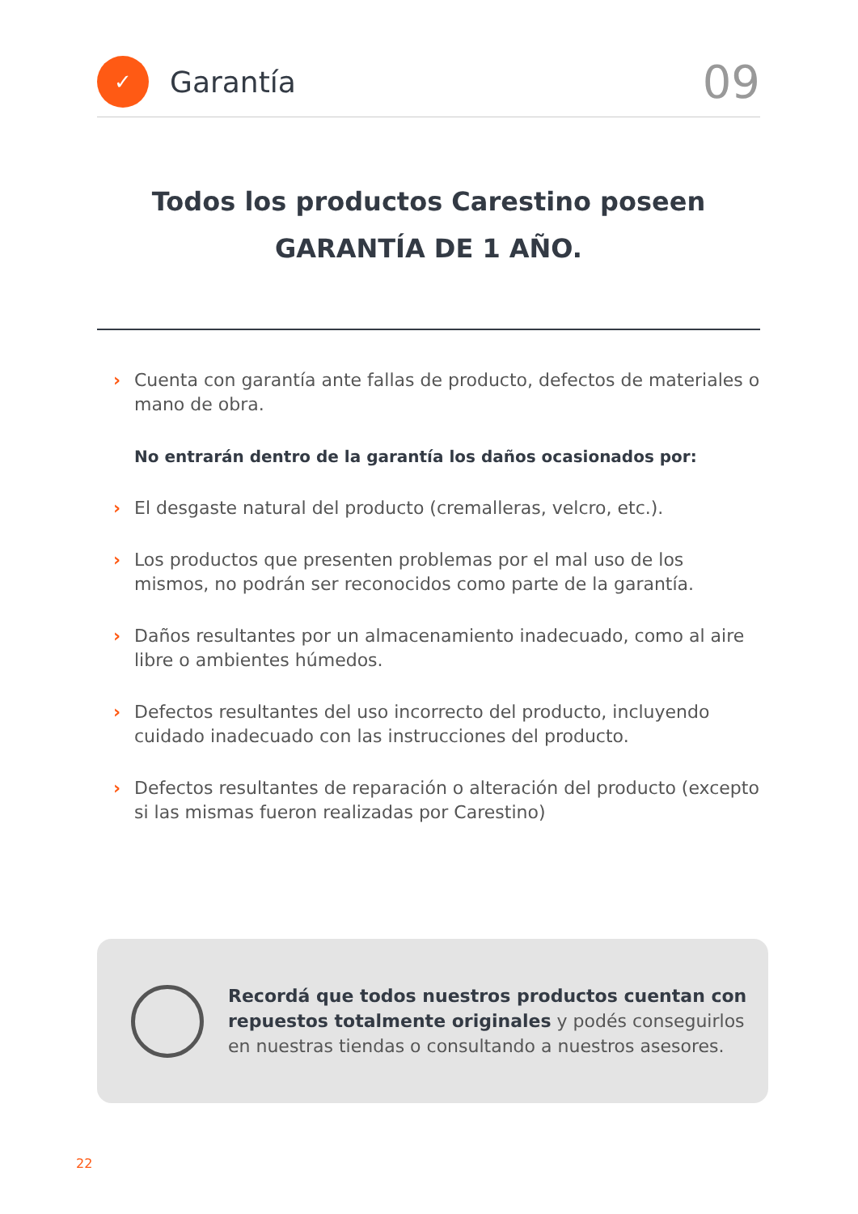✓
Garantía
09
Todos los productos Carestino poseen
GARANTÍA DE 1 AÑO.
Cuenta con garantía ante fallas de producto, defectos de materiales o mano de obra.
No entrarán dentro de la garantía los daños ocasionados por:
El desgaste natural del producto (cremalleras, velcro, etc.).
Los productos que presenten problemas por el mal uso de los mismos, no podrán ser reconocidos como parte de la garantía.
Daños resultantes por un almacenamiento inadecuado, como al aire libre o ambientes húmedos.
Defectos resultantes del uso incorrecto del producto, incluyendo cuidado inadecuado con las instrucciones del producto.
Defectos resultantes de reparación o alteración del producto (excepto si las mismas fueron realizadas por Carestino)
Recordá que todos nuestros productos cuentan con repuestos totalmente originales y podés conseguirlos en nuestras tiendas o consultando a nuestros asesores.
22